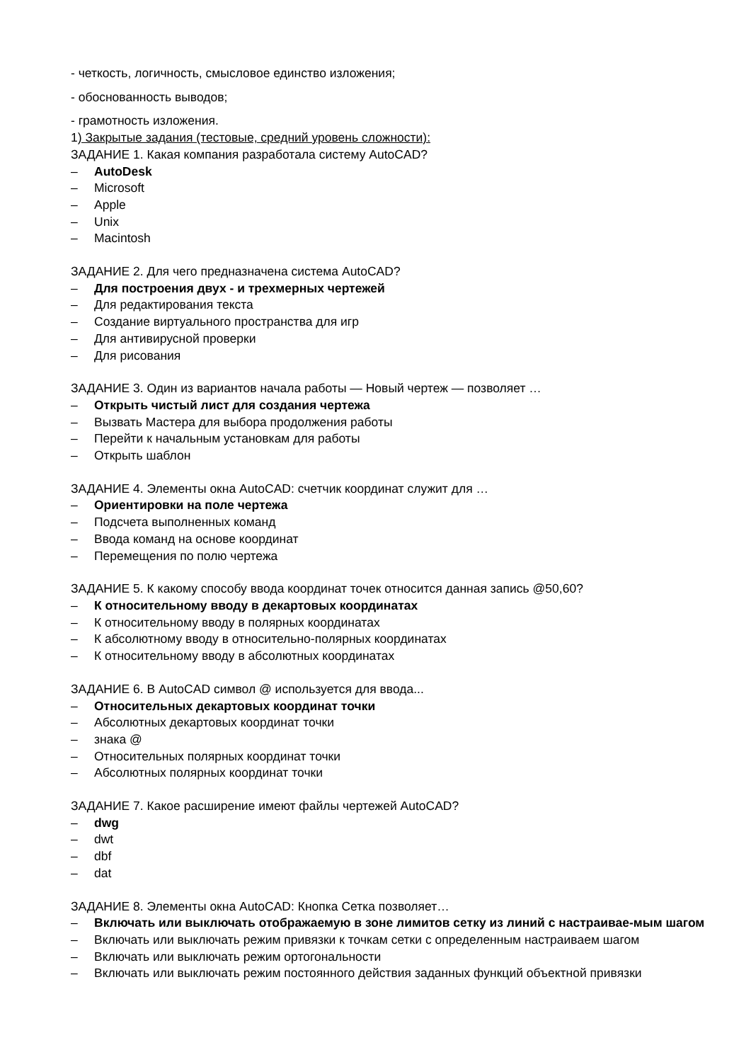- четкость, логичность, смысловое единство изложения;
- обоснованность выводов;
- грамотность изложения.
1) Закрытые задания (тестовые, средний уровень сложности):
ЗАДАНИЕ 1. Какая компания разработала систему AutoCAD?
– AutoDesk
– Microsoft
– Apple
– Unix
– Macintosh
ЗАДАНИЕ 2. Для чего предназначена система AutoCAD?
– Для построения двух - и трехмерных чертежей
– Для редактирования текста
– Создание виртуального пространства для игр
– Для антивирусной проверки
– Для рисования
ЗАДАНИЕ 3. Один из вариантов начала работы — Новый чертеж — позволяет …
– Открыть чистый лист для создания чертежа
– Вызвать Мастера для выбора продолжения работы
– Перейти к начальным установкам для работы
– Открыть шаблон
ЗАДАНИЕ 4. Элементы окна AutoCAD: счетчик координат служит для …
– Ориентировки на поле чертежа
– Подсчета выполненных команд
– Ввода команд на основе координат
– Перемещения по полю чертежа
ЗАДАНИЕ 5. К какому способу ввода координат точек относится данная запись @50,60?
– К относительному вводу в декартовых координатах
– К относительному вводу в полярных координатах
– К абсолютному вводу в относительно-полярных координатах
– К относительному вводу в абсолютных координатах
ЗАДАНИЕ 6. В AutoCAD символ @ используется для ввода...
– Относительных декартовых координат точки
– Абсолютных декартовых координат точки
– знака @
– Относительных полярных координат точки
– Абсолютных полярных координат точки
ЗАДАНИЕ 7. Какое расширение имеют файлы чертежей AutoCAD?
– dwg
– dwt
– dbf
– dat
ЗАДАНИЕ 8. Элементы окна AutoCAD: Кнопка Сетка позволяет…
– Включать или выключать отображаемую в зоне лимитов сетку из линий с настраивае-мым шагом
– Включать или выключать режим привязки к точкам сетки с определенным настраиваем шагом
– Включать или выключать режим ортогональности
– Включать или выключать режим постоянного действия заданных функций объектной привязки